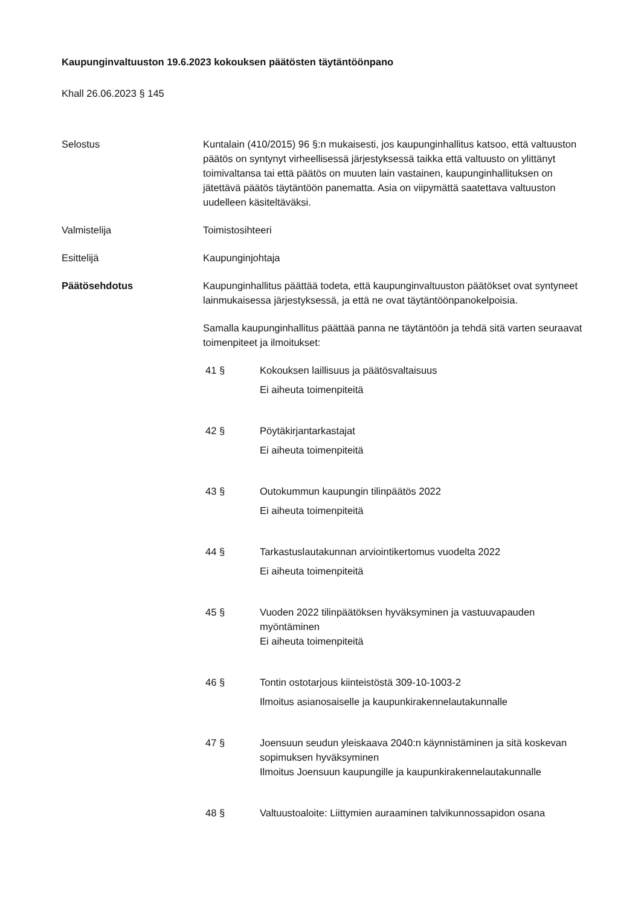Kaupunginvaltuuston 19.6.2023 kokouksen päätösten täytäntöönpano
Khall 26.06.2023 § 145
Selostus Kuntalain (410/2015) 96 §:n mukaisesti, jos kaupunginhallitus katsoo, että valtuuston päätös on syntynyt virheellisessä järjestyksessä taikka että valtuusto on ylittänyt toimivaltansa tai että päätös on muuten lain vastainen, kaupunginhallituksen on jätettävä päätös täytäntöön panematta. Asia on viipymättä saatettava valtuuston uudelleen käsiteltäväksi.
Valmistelija Toimistosihteeri
Esittelijä Kaupunginjohtaja
Päätösehdotus Kaupunginhallitus päättää todeta, että kaupunginvaltuuston päätökset ovat syntyneet lainmukaisessa järjestyksessä, ja että ne ovat täytäntöönpanokelpoisia.
Samalla kaupunginhallitus päättää panna ne täytäntöön ja tehdä sitä varten seuraavat toimenpiteet ja ilmoitukset:
41 § Kokouksen laillisuus ja päätösvaltaisuus
Ei aiheuta toimenpiteitä
42 § Pöytäkirjantarkastajat
Ei aiheuta toimenpiteitä
43 § Outokummun kaupungin tilinpäätös 2022
Ei aiheuta toimenpiteitä
44 § Tarkastuslautakunnan arviointikertomus vuodelta 2022
Ei aiheuta toimenpiteitä
45 § Vuoden 2022 tilinpäätöksen hyväksyminen ja vastuuvapauden myöntäminen
Ei aiheuta toimenpiteitä
46 § Tontin ostotarjous kiinteistöstä 309-10-1003-2
Ilmoitus asianosaiselle ja kaupunkirakennelautakunnalle
47 § Joensuun seudun yleiskaava 2040:n käynnistäminen ja sitä koskevan sopimuksen hyväksyminen
Ilmoitus Joensuun kaupungille ja kaupunkirakennelautakunnalle
48 § Valtuustoaloite: Liittymien auraaminen talvikunnossapidon osana